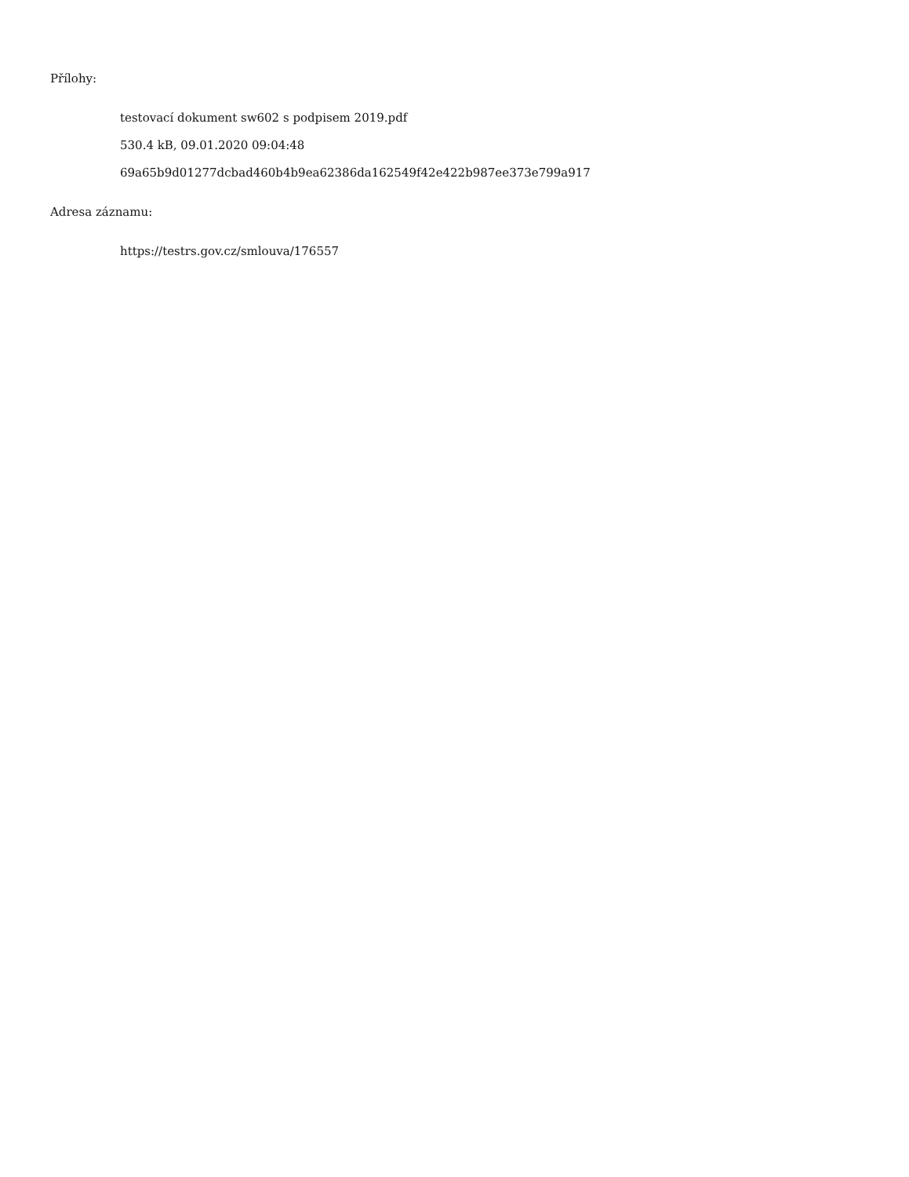Přílohy:
testovací dokument sw602 s podpisem 2019.pdf
530.4 kB, 09.01.2020 09:04:48
69a65b9d01277dcbad460b4b9ea62386da162549f42e422b987ee373e799a917
Adresa záznamu:
https://testrs.gov.cz/smlouva/176557